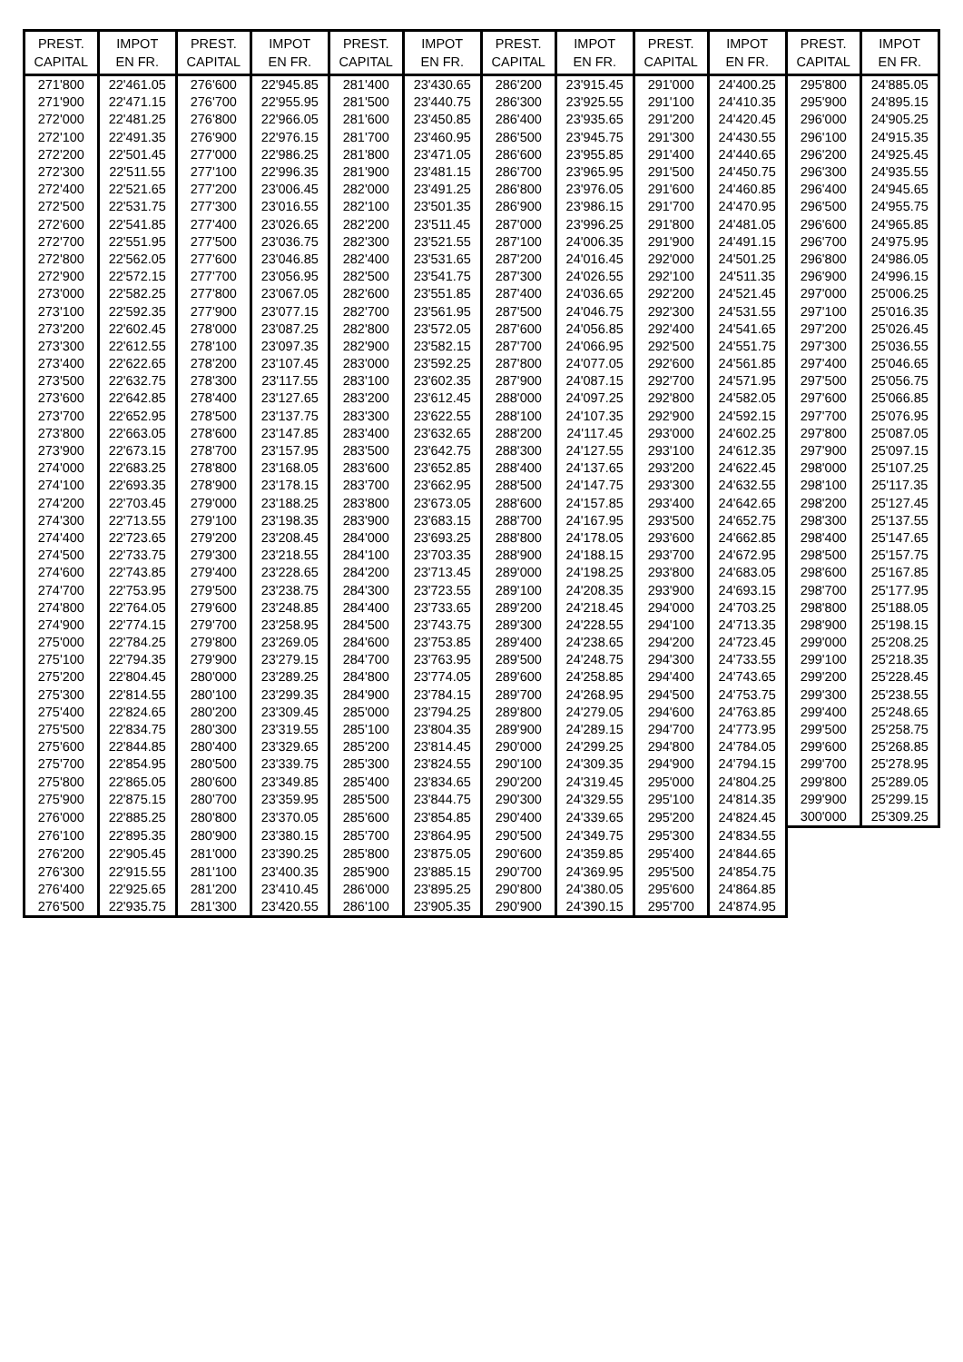| PREST. CAPITAL | IMPOT EN FR. | PREST. CAPITAL | IMPOT EN FR. | PREST. CAPITAL | IMPOT EN FR. | PREST. CAPITAL | IMPOT EN FR. | PREST. CAPITAL | IMPOT EN FR. | PREST. CAPITAL | IMPOT EN FR. |
| --- | --- | --- | --- | --- | --- | --- | --- | --- | --- | --- | --- |
| 271'800 | 22'461.05 | 276'600 | 22'945.85 | 281'400 | 23'430.65 | 286'200 | 23'915.45 | 291'000 | 24'400.25 | 295'800 | 24'885.05 |
| 271'900 | 22'471.15 | 276'700 | 22'955.95 | 281'500 | 23'440.75 | 286'300 | 23'925.55 | 291'100 | 24'410.35 | 295'900 | 24'895.15 |
| 272'000 | 22'481.25 | 276'800 | 22'966.05 | 281'600 | 23'450.85 | 286'400 | 23'935.65 | 291'200 | 24'420.45 | 296'000 | 24'905.25 |
| 272'100 | 22'491.35 | 276'900 | 22'976.15 | 281'700 | 23'460.95 | 286'500 | 23'945.75 | 291'300 | 24'430.55 | 296'100 | 24'915.35 |
| 272'200 | 22'501.45 | 277'000 | 22'986.25 | 281'800 | 23'471.05 | 286'600 | 23'955.85 | 291'400 | 24'440.65 | 296'200 | 24'925.45 |
| 272'300 | 22'511.55 | 277'100 | 22'996.35 | 281'900 | 23'481.15 | 286'700 | 23'965.95 | 291'500 | 24'450.75 | 296'300 | 24'935.55 |
| 272'400 | 22'521.65 | 277'200 | 23'006.45 | 282'000 | 23'491.25 | 286'800 | 23'976.05 | 291'600 | 24'460.85 | 296'400 | 24'945.65 |
| 272'500 | 22'531.75 | 277'300 | 23'016.55 | 282'100 | 23'501.35 | 286'900 | 23'986.15 | 291'700 | 24'470.95 | 296'500 | 24'955.75 |
| 272'600 | 22'541.85 | 277'400 | 23'026.65 | 282'200 | 23'511.45 | 287'000 | 23'996.25 | 291'800 | 24'481.05 | 296'600 | 24'965.85 |
| 272'700 | 22'551.95 | 277'500 | 23'036.75 | 282'300 | 23'521.55 | 287'100 | 24'006.35 | 291'900 | 24'491.15 | 296'700 | 24'975.95 |
| 272'800 | 22'562.05 | 277'600 | 23'046.85 | 282'400 | 23'531.65 | 287'200 | 24'016.45 | 292'000 | 24'501.25 | 296'800 | 24'986.05 |
| 272'900 | 22'572.15 | 277'700 | 23'056.95 | 282'500 | 23'541.75 | 287'300 | 24'026.55 | 292'100 | 24'511.35 | 296'900 | 24'996.15 |
| 273'000 | 22'582.25 | 277'800 | 23'067.05 | 282'600 | 23'551.85 | 287'400 | 24'036.65 | 292'200 | 24'521.45 | 297'000 | 25'006.25 |
| 273'100 | 22'592.35 | 277'900 | 23'077.15 | 282'700 | 23'561.95 | 287'500 | 24'046.75 | 292'300 | 24'531.55 | 297'100 | 25'016.35 |
| 273'200 | 22'602.45 | 278'000 | 23'087.25 | 282'800 | 23'572.05 | 287'600 | 24'056.85 | 292'400 | 24'541.65 | 297'200 | 25'026.45 |
| 273'300 | 22'612.55 | 278'100 | 23'097.35 | 282'900 | 23'582.15 | 287'700 | 24'066.95 | 292'500 | 24'551.75 | 297'300 | 25'036.55 |
| 273'400 | 22'622.65 | 278'200 | 23'107.45 | 283'000 | 23'592.25 | 287'800 | 24'077.05 | 292'600 | 24'561.85 | 297'400 | 25'046.65 |
| 273'500 | 22'632.75 | 278'300 | 23'117.55 | 283'100 | 23'602.35 | 287'900 | 24'087.15 | 292'700 | 24'571.95 | 297'500 | 25'056.75 |
| 273'600 | 22'642.85 | 278'400 | 23'127.65 | 283'200 | 23'612.45 | 288'000 | 24'097.25 | 292'800 | 24'582.05 | 297'600 | 25'066.85 |
| 273'700 | 22'652.95 | 278'500 | 23'137.75 | 283'300 | 23'622.55 | 288'100 | 24'107.35 | 292'900 | 24'592.15 | 297'700 | 25'076.95 |
| 273'800 | 22'663.05 | 278'600 | 23'147.85 | 283'400 | 23'632.65 | 288'200 | 24'117.45 | 293'000 | 24'602.25 | 297'800 | 25'087.05 |
| 273'900 | 22'673.15 | 278'700 | 23'157.95 | 283'500 | 23'642.75 | 288'300 | 24'127.55 | 293'100 | 24'612.35 | 297'900 | 25'097.15 |
| 274'000 | 22'683.25 | 278'800 | 23'168.05 | 283'600 | 23'652.85 | 288'400 | 24'137.65 | 293'200 | 24'622.45 | 298'000 | 25'107.25 |
| 274'100 | 22'693.35 | 278'900 | 23'178.15 | 283'700 | 23'662.95 | 288'500 | 24'147.75 | 293'300 | 24'632.55 | 298'100 | 25'117.35 |
| 274'200 | 22'703.45 | 279'000 | 23'188.25 | 283'800 | 23'673.05 | 288'600 | 24'157.85 | 293'400 | 24'642.65 | 298'200 | 25'127.45 |
| 274'300 | 22'713.55 | 279'100 | 23'198.35 | 283'900 | 23'683.15 | 288'700 | 24'167.95 | 293'500 | 24'652.75 | 298'300 | 25'137.55 |
| 274'400 | 22'723.65 | 279'200 | 23'208.45 | 284'000 | 23'693.25 | 288'800 | 24'178.05 | 293'600 | 24'662.85 | 298'400 | 25'147.65 |
| 274'500 | 22'733.75 | 279'300 | 23'218.55 | 284'100 | 23'703.35 | 288'900 | 24'188.15 | 293'700 | 24'672.95 | 298'500 | 25'157.75 |
| 274'600 | 22'743.85 | 279'400 | 23'228.65 | 284'200 | 23'713.45 | 289'000 | 24'198.25 | 293'800 | 24'683.05 | 298'600 | 25'167.85 |
| 274'700 | 22'753.95 | 279'500 | 23'238.75 | 284'300 | 23'723.55 | 289'100 | 24'208.35 | 293'900 | 24'693.15 | 298'700 | 25'177.95 |
| 274'800 | 22'764.05 | 279'600 | 23'248.85 | 284'400 | 23'733.65 | 289'200 | 24'218.45 | 294'000 | 24'703.25 | 298'800 | 25'188.05 |
| 274'900 | 22'774.15 | 279'700 | 23'258.95 | 284'500 | 23'743.75 | 289'300 | 24'228.55 | 294'100 | 24'713.35 | 298'900 | 25'198.15 |
| 275'000 | 22'784.25 | 279'800 | 23'269.05 | 284'600 | 23'753.85 | 289'400 | 24'238.65 | 294'200 | 24'723.45 | 299'000 | 25'208.25 |
| 275'100 | 22'794.35 | 279'900 | 23'279.15 | 284'700 | 23'763.95 | 289'500 | 24'248.75 | 294'300 | 24'733.55 | 299'100 | 25'218.35 |
| 275'200 | 22'804.45 | 280'000 | 23'289.25 | 284'800 | 23'774.05 | 289'600 | 24'258.85 | 294'400 | 24'743.65 | 299'200 | 25'228.45 |
| 275'300 | 22'814.55 | 280'100 | 23'299.35 | 284'900 | 23'784.15 | 289'700 | 24'268.95 | 294'500 | 24'753.75 | 299'300 | 25'238.55 |
| 275'400 | 22'824.65 | 280'200 | 23'309.45 | 285'000 | 23'794.25 | 289'800 | 24'279.05 | 294'600 | 24'763.85 | 299'400 | 25'248.65 |
| 275'500 | 22'834.75 | 280'300 | 23'319.55 | 285'100 | 23'804.35 | 289'900 | 24'289.15 | 294'700 | 24'773.95 | 299'500 | 25'258.75 |
| 275'600 | 22'844.85 | 280'400 | 23'329.65 | 285'200 | 23'814.45 | 290'000 | 24'299.25 | 294'800 | 24'784.05 | 299'600 | 25'268.85 |
| 275'700 | 22'854.95 | 280'500 | 23'339.75 | 285'300 | 23'824.55 | 290'100 | 24'309.35 | 294'900 | 24'794.15 | 299'700 | 25'278.95 |
| 275'800 | 22'865.05 | 280'600 | 23'349.85 | 285'400 | 23'834.65 | 290'200 | 24'319.45 | 295'000 | 24'804.25 | 299'800 | 25'289.05 |
| 275'900 | 22'875.15 | 280'700 | 23'359.95 | 285'500 | 23'844.75 | 290'300 | 24'329.55 | 295'100 | 24'814.35 | 299'900 | 25'299.15 |
| 276'000 | 22'885.25 | 280'800 | 23'370.05 | 285'600 | 23'854.85 | 290'400 | 24'339.65 | 295'200 | 24'824.45 | 300'000 | 25'309.25 |
| 276'100 | 22'895.35 | 280'900 | 23'380.15 | 285'700 | 23'864.95 | 290'500 | 24'349.75 | 295'300 | 24'834.55 | | |
| 276'200 | 22'905.45 | 281'000 | 23'390.25 | 285'800 | 23'875.05 | 290'600 | 24'359.85 | 295'400 | 24'844.65 | | |
| 276'300 | 22'915.55 | 281'100 | 23'400.35 | 285'900 | 23'885.15 | 290'700 | 24'369.95 | 295'500 | 24'854.75 | | |
| 276'400 | 22'925.65 | 281'200 | 23'410.45 | 286'000 | 23'895.25 | 290'800 | 24'380.05 | 295'600 | 24'864.85 | | |
| 276'500 | 22'935.75 | 281'300 | 23'420.55 | 286'100 | 23'905.35 | 290'900 | 24'390.15 | 295'700 | 24'874.95 | | |